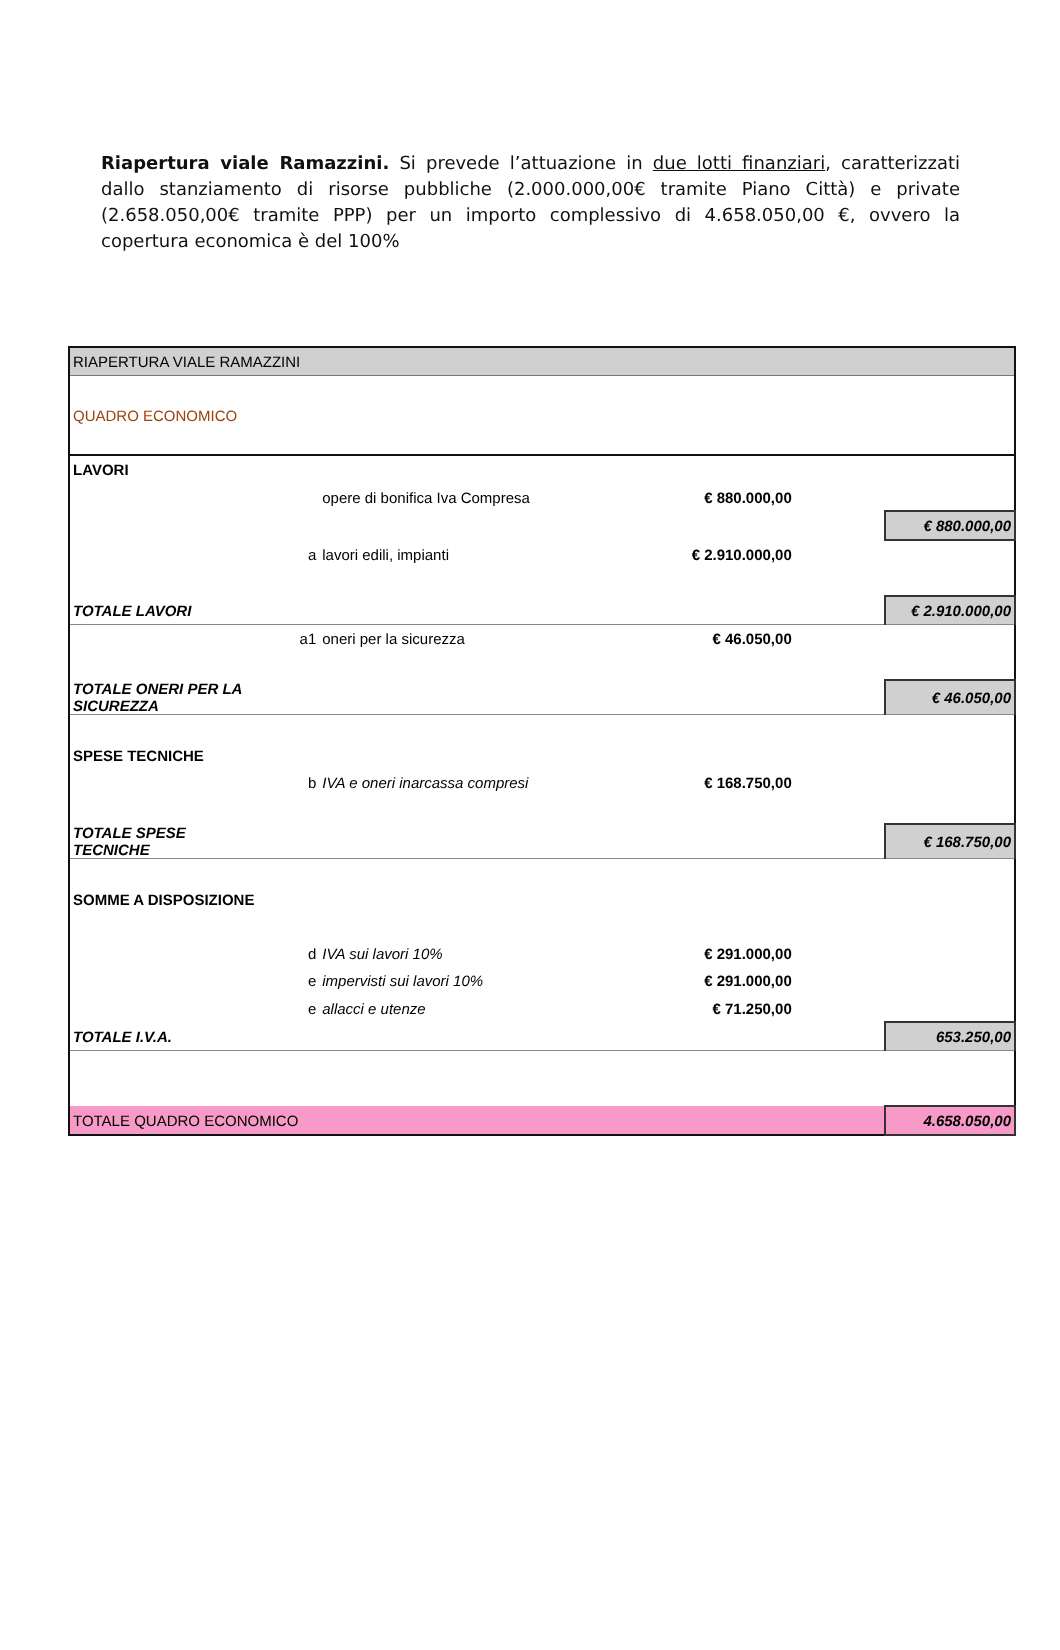Riapertura viale Ramazzini. Si prevede l’attuazione in due lotti finanziari, caratterizzati dallo stanziamento di risorse pubbliche (2.000.000,00€ tramite Piano Città) e private (2.658.050,00€ tramite PPP) per un importo complessivo di 4.658.050,00 €, ovvero la copertura economica è del 100%
| RIAPERTURA VIALE RAMAZZINI | | | | | |
| QUADRO ECONOMICO | | | | | |
| LAVORI | | | | | |
| | | opere di bonifica Iva Compresa | € 880.000,00 | | |
| | | | | | € 880.000,00 |
| | a | lavori edili, impianti | € 2.910.000,00 | | |
| TOTALE LAVORI | | | | | € 2.910.000,00 |
| | a1 | oneri per la sicurezza | € 46.050,00 | | |
| TOTALE ONERI PER LA SICUREZZA | | | | | € 46.050,00 |
| SPESE TECNICHE | | | | | |
| | b | IVA e oneri inarcassa compresi | € 168.750,00 | | |
| TOTALE SPESE TECNICHE | | | | | € 168.750,00 |
| SOMME A DISPOSIZIONE | | | | | |
| | d | IVA sui lavori 10% | € 291.000,00 | | |
| | e | impervisti sui lavori 10% | € 291.000,00 | | |
| | e | allacci e utenze | € 71.250,00 | | |
| TOTALE I.V.A. | | | | | 653.250,00 |
| TOTALE QUADRO ECONOMICO | | | | | 4.658.050,00 |